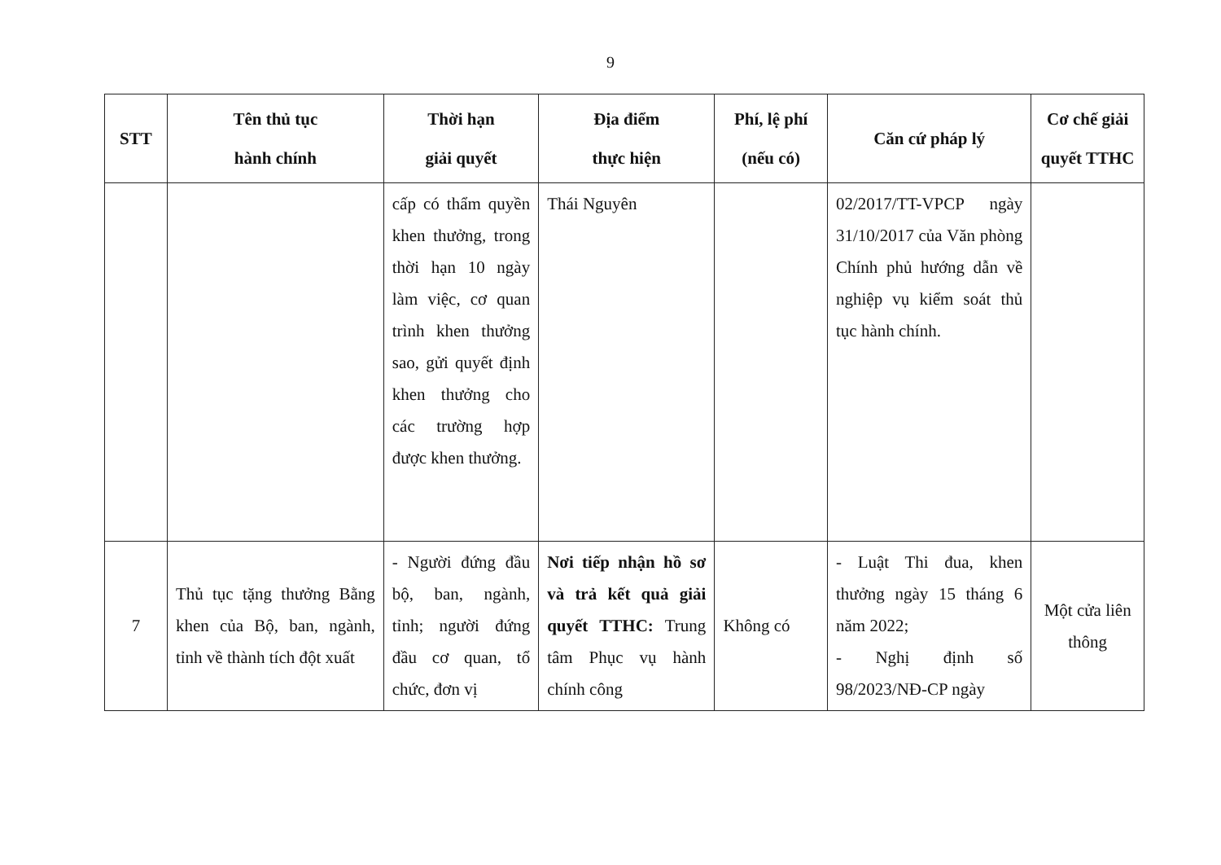9
| STT | Tên thủ tục hành chính | Thời hạn giải quyết | Địa điểm thực hiện | Phí, lệ phí (nếu có) | Căn cứ pháp lý | Cơ chế giải quyết TTHC |
| --- | --- | --- | --- | --- | --- | --- |
| | | cấp có thẩm quyền khen thưởng, trong thời hạn 10 ngày làm việc, cơ quan trình khen thưởng sao, gửi quyết định khen thưởng cho các trường hợp được khen thưởng. | Thái Nguyên | | 02/2017/TT-VPCP ngày 31/10/2017 của Văn phòng Chính phủ hướng dẫn về nghiệp vụ kiểm soát thủ tục hành chính. | |
| 7 | Thủ tục tặng thưởng Bằng khen của Bộ, ban, ngành, tỉnh về thành tích đột xuất | - Người đứng đầu bộ, ban, ngành, tỉnh; người đứng đầu cơ quan, tổ chức, đơn vị | Nơi tiếp nhận hồ sơ và trả kết quả giải quyết TTHC: Trung tâm Phục vụ hành chính công | Không có | - Luật Thi đua, khen thưởng ngày 15 tháng 6 năm 2022; - Nghị định số 98/2023/NĐ-CP ngày | Một cửa liên thông |